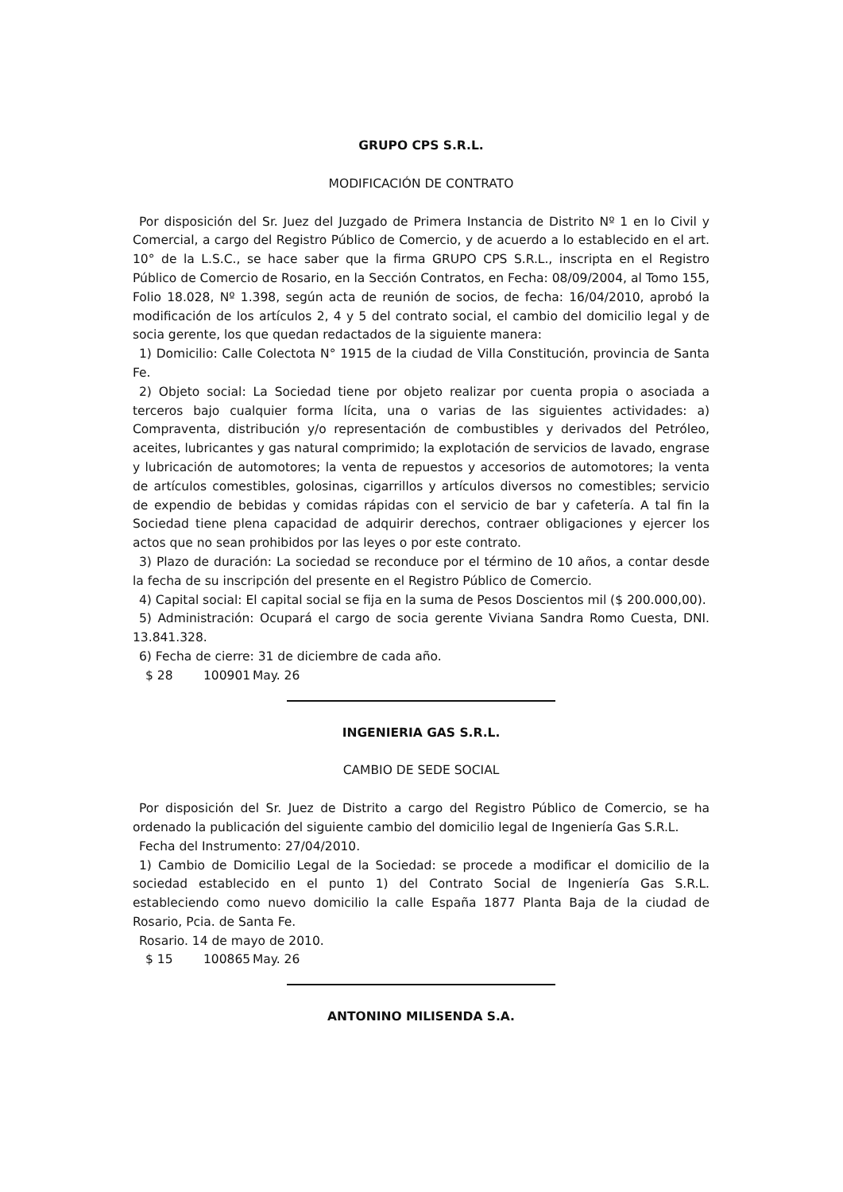GRUPO CPS S.R.L.
MODIFICACIÓN DE CONTRATO
Por disposición del Sr. Juez del Juzgado de Primera Instancia de Distrito Nº 1 en lo Civil y Comercial, a cargo del Registro Público de Comercio, y de acuerdo a lo establecido en el art. 10° de la L.S.C., se hace saber que la firma GRUPO CPS S.R.L., inscripta en el Registro Público de Comercio de Rosario, en la Sección Contratos, en Fecha: 08/09/2004, al Tomo 155, Folio 18.028, Nº 1.398, según acta de reunión de socios, de fecha: 16/04/2010, aprobó la modificación de los artículos 2, 4 y 5 del contrato social, el cambio del domicilio legal y de socia gerente, los que quedan redactados de la siguiente manera:
1) Domicilio: Calle Colectota N° 1915 de la ciudad de Villa Constitución, provincia de Santa Fe.
2) Objeto social: La Sociedad tiene por objeto realizar por cuenta propia o asociada a terceros bajo cualquier forma lícita, una o varias de las siguientes actividades: a) Compraventa, distribución y/o representación de combustibles y derivados del Petróleo, aceites, lubricantes y gas natural comprimido; la explotación de servicios de lavado, engrase y lubricación de automotores; la venta de repuestos y accesorios de automotores; la venta de artículos comestibles, golosinas, cigarrillos y artículos diversos no comestibles; servicio de expendio de bebidas y comidas rápidas con el servicio de bar y cafetería. A tal fin la Sociedad tiene plena capacidad de adquirir derechos, contraer obligaciones y ejercer los actos que no sean prohibidos por las leyes o por este contrato.
3) Plazo de duración: La sociedad se reconduce por el término de 10 años, a contar desde la fecha de su inscripción del presente en el Registro Público de Comercio.
4) Capital social: El capital social se fija en la suma de Pesos Doscientos mil ($ 200.000,00).
5) Administración: Ocupará el cargo de socia gerente Viviana Sandra Romo Cuesta, DNI. 13.841.328.
6) Fecha de cierre: 31 de diciembre de cada año.
$ 28 100901 May. 26
INGENIERIA GAS S.R.L.
CAMBIO DE SEDE SOCIAL
Por disposición del Sr. Juez de Distrito a cargo del Registro Público de Comercio, se ha ordenado la publicación del siguiente cambio del domicilio legal de Ingeniería Gas S.R.L.
Fecha del Instrumento: 27/04/2010.
1) Cambio de Domicilio Legal de la Sociedad: se procede a modificar el domicilio de la sociedad establecido en el punto 1) del Contrato Social de Ingeniería Gas S.R.L. estableciendo como nuevo domicilio la calle España 1877 Planta Baja de la ciudad de Rosario, Pcia. de Santa Fe.
Rosario. 14 de mayo de 2010.
$ 15 100865 May. 26
ANTONINO MILISENDA S.A.